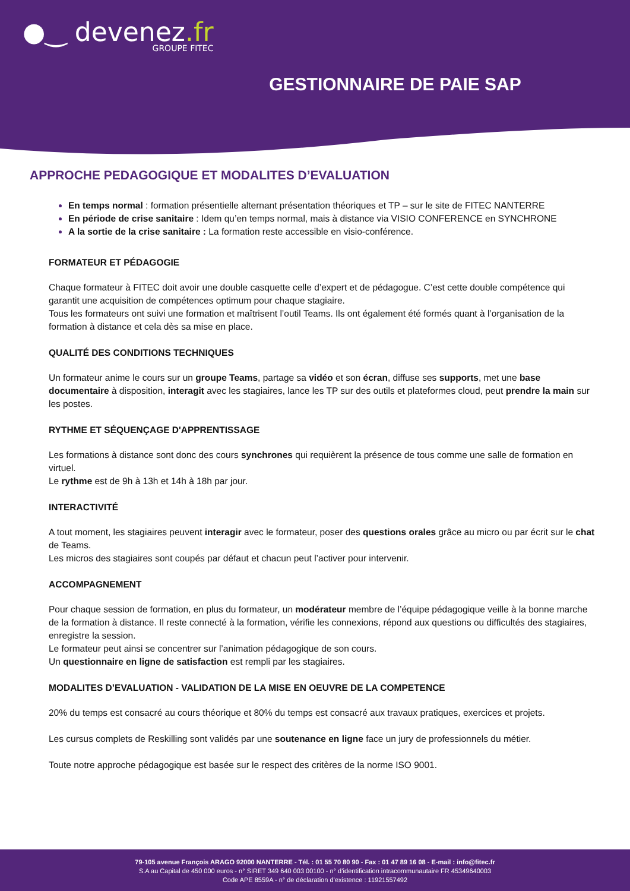●‿ devenez.fr
GROUPE FITEC
GESTIONNAIRE DE PAIE SAP
APPROCHE PEDAGOGIQUE ET MODALITES D’EVALUATION
En temps normal : formation présentielle alternant présentation théoriques et TP – sur le site de FITEC NANTERRE
En période de crise sanitaire : Idem qu’en temps normal, mais à distance via VISIO CONFERENCE en SYNCHRONE
A la sortie de la crise sanitaire : La formation reste accessible en visio-conférence.
FORMATEUR ET PÉDAGOGIE
Chaque formateur à FITEC doit avoir une double casquette celle d’expert et de pédagogue. C’est cette double compétence qui garantit une acquisition de compétences optimum pour chaque stagiaire.
Tous les formateurs ont suivi une formation et maîtrisent l’outil Teams. Ils ont également été formés quant à l’organisation de la formation à distance et cela dès sa mise en place.
QUALITÉ DES CONDITIONS TECHNIQUES
Un formateur anime le cours sur un groupe Teams, partage sa vidéo et son écran, diffuse ses supports, met une base documentaire à disposition, interagit avec les stagiaires, lance les TP sur des outils et plateformes cloud, peut prendre la main sur les postes.
RYTHME ET SÉQUENÇAGE D'APPRENTISSAGE
Les formations à distance sont donc des cours synchrones qui requièrent la présence de tous comme une salle de formation en virtuel.
Le rythme est de 9h à 13h et 14h à 18h par jour.
INTERACTIVITÉ
A tout moment, les stagiaires peuvent interagir avec le formateur, poser des questions orales grâce au micro ou par écrit sur le chat de Teams.
Les micros des stagiaires sont coupés par défaut et chacun peut l’activer pour intervenir.
ACCOMPAGNEMENT
Pour chaque session de formation, en plus du formateur, un modérateur membre de l’équipe pédagogique veille à la bonne marche de la formation à distance. Il reste connecté à la formation, vérifie les connexions, répond aux questions ou difficultés des stagiaires, enregistre la session.
Le formateur peut ainsi se concentrer sur l’animation pédagogique de son cours.
Un questionnaire en ligne de satisfaction est rempli par les stagiaires.
MODALITES D’EVALUATION - VALIDATION DE LA MISE EN OEUVRE DE LA COMPETENCE
20% du temps est consacré au cours théorique et 80% du temps est consacré aux travaux pratiques, exercices et projets.
Les cursus complets de Reskilling sont validés par une soutenance en ligne face un jury de professionnels du métier.
Toute notre approche pédagogique est basée sur le respect des critères de la norme ISO 9001.
79-105 avenue François ARAGO 92000 NANTERRE - Tél. : 01 55 70 80 90 - Fax : 01 47 89 16 08 - E-mail : info@fitec.fr
S.A au Capital de 450 000 euros - n° SIRET 349 640 003 00100 - n° d’identification intracommunautaire FR 45349640003
Code APE 8559A - n° de déclaration d’existence : 11921557492